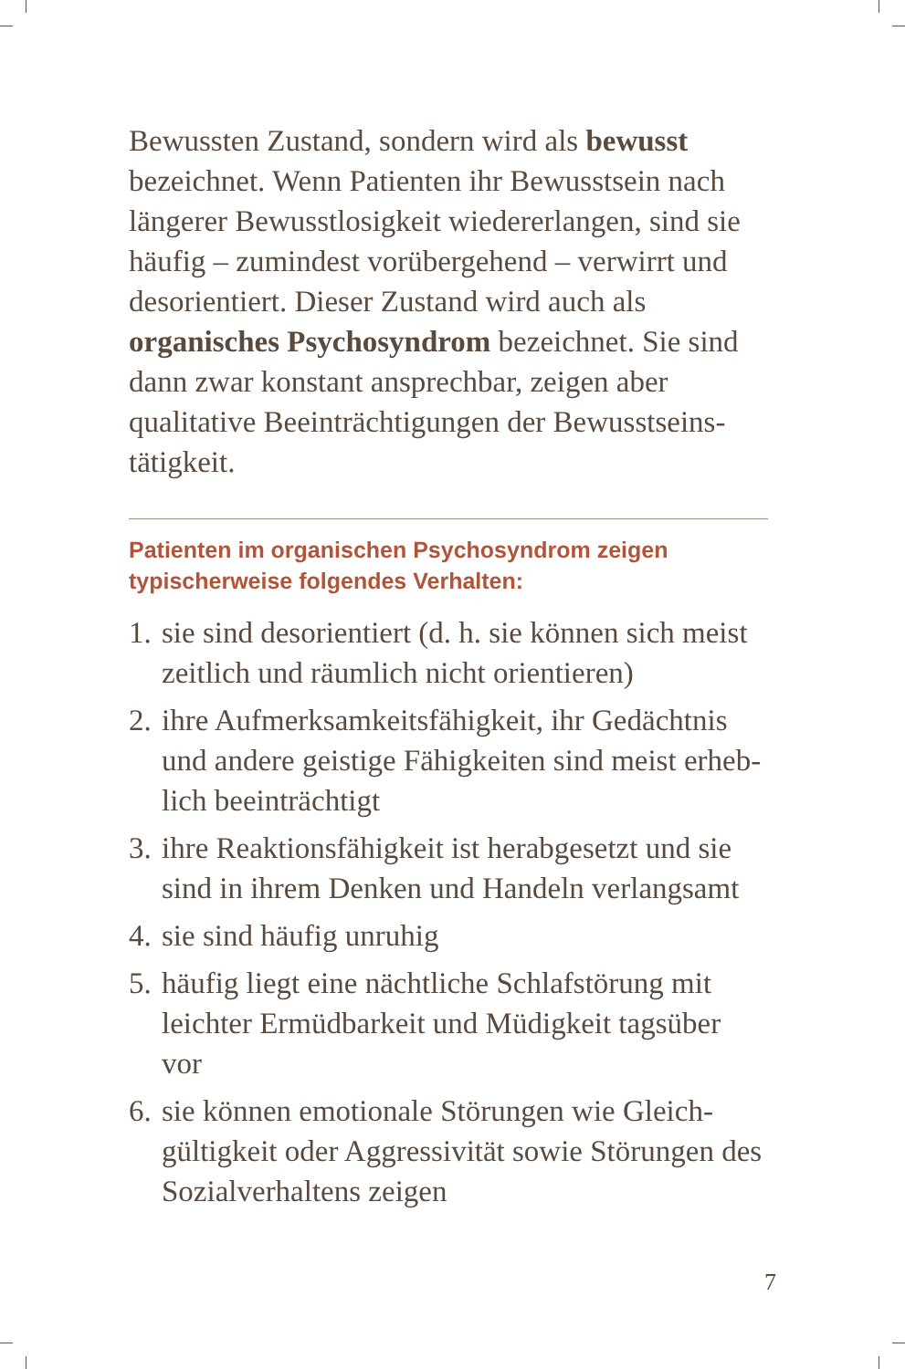Bewussten Zustand, sondern wird als bewusst bezeichnet. Wenn Patienten ihr Bewusstsein nach längerer Bewusstlosigkeit wiedererlangen, sind sie häufig – zumindest vorübergehend – verwirrt und desorientiert. Dieser Zustand wird auch als organisches Psychosyndrom bezeichnet. Sie sind dann zwar konstant ansprechbar, zeigen aber qualitative Beeinträchtigungen der Bewusstseins­tätigkeit.
Patienten im organischen Psychosyndrom zeigen typischerweise folgendes Verhalten:
1. sie sind desorientiert (d. h. sie können sich meist zeitlich und räumlich nicht orientieren)
2. ihre Aufmerksamkeitsfähigkeit, ihr Gedächtnis und andere geistige Fähigkeiten sind meist erheb­lich beeinträchtigt
3. ihre Reaktionsfähigkeit ist herabgesetzt und sie sind in ihrem Denken und Handeln verlangsamt
4. sie sind häufig unruhig
5. häufig liegt eine nächtliche Schlafstörung mit leichter Ermüdbarkeit und Müdigkeit tagsüber vor
6. sie können emotionale Störungen wie Gleich­gültigkeit oder Aggressivität sowie Störungen des Sozialverhaltens zeigen
7